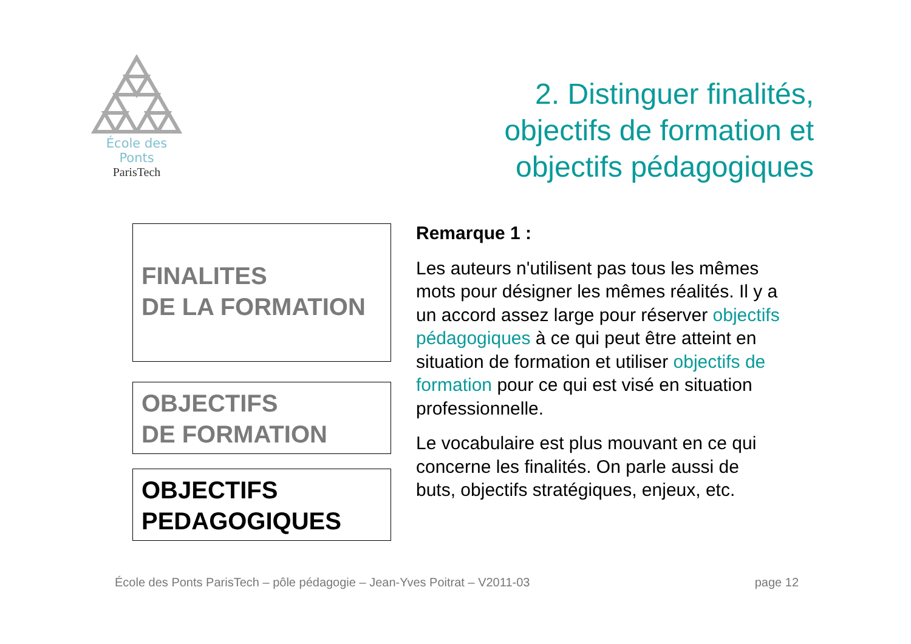École des Ponts
ParisTech
2. Distinguer finalités,
objectifs de formation et
objectifs pédagogiques
FINALITES
DE LA FORMATION
OBJECTIFS
DE FORMATION
OBJECTIFS
PEDAGOGIQUES
Remarque 1 :
Les auteurs n'utilisent pas tous les mêmes mots pour désigner les mêmes réalités. Il y a un accord assez large pour réserver objectifs pédagogiques à ce qui peut être atteint en situation de formation et utiliser objectifs de formation pour ce qui est visé en situation professionnelle.
Le vocabulaire est plus mouvant en ce qui concerne les finalités. On parle aussi de buts, objectifs stratégiques, enjeux, etc.
École des Ponts ParisTech – pôle pédagogie – Jean-Yves Poitrat – V2011-03 page 12